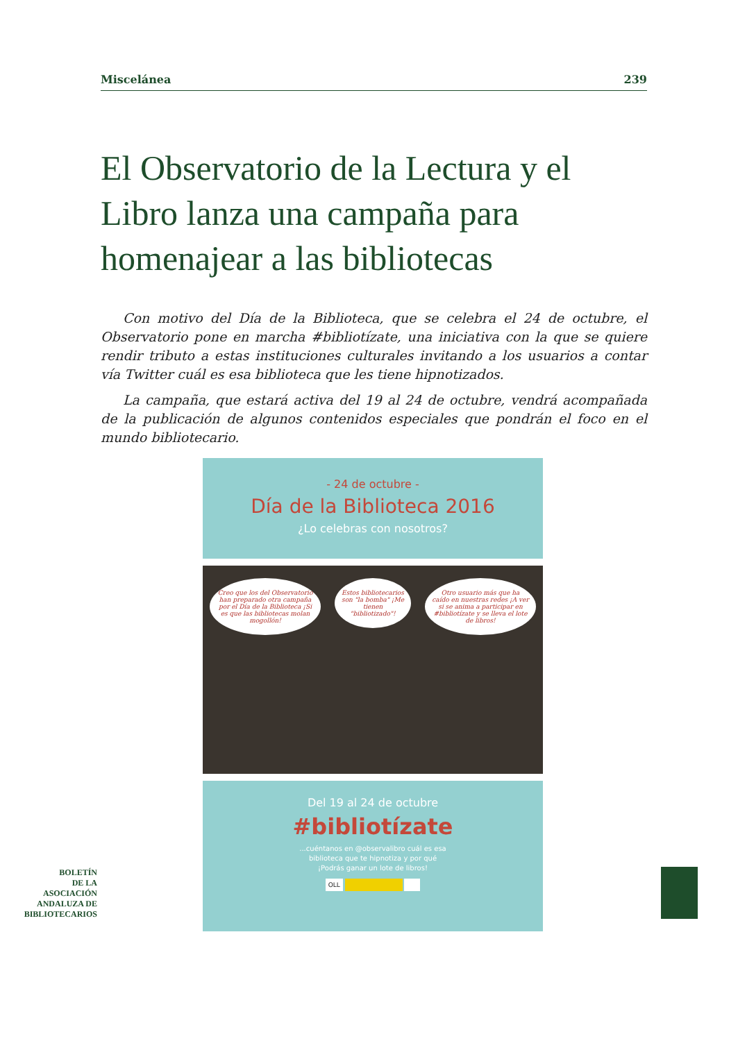Miscelánea 239
El Observatorio de la Lectura y el Libro lanza una campaña para homenajear a las bibliotecas
Con motivo del Día de la Biblioteca, que se celebra el 24 de octubre, el Observatorio pone en marcha #bibliotízate, una iniciativa con la que se quiere rendir tributo a estas instituciones culturales invitando a los usuarios a contar vía Twitter cuál es esa biblioteca que les tiene hipnotizados.
La campaña, que estará activa del 19 al 24 de octubre, vendrá acompañada de la publicación de algunos contenidos especiales que pondrán el foco en el mundo bibliotecario.
- 24 de octubre -
Día de la Biblioteca 2016
¿Lo celebras con nosotros?
Creo que los del Observatorio han preparado otra campaña por el Día de la Biblioteca ¡Si es que las bibliotecas molan mogollón!
Estos bibliotecarios son "la bomba" ¡Me tienen "bibliotizado"!
Otro usuario más que ha caído en nuestras redes ¡A ver si se anima a participar en #bibliotízate y se lleva el lote de libros!
Del 19 al 24 de octubre
#bibliotízate
...cuéntanos en @observalibro cuál es esa
biblioteca que te hipnotiza y por qué
¡Podrás ganar un lote de libros!
OLL
BOLETÍN
DE LA
ASOCIACIÓN
ANDALUZA DE
BIBLIOTECARIOS